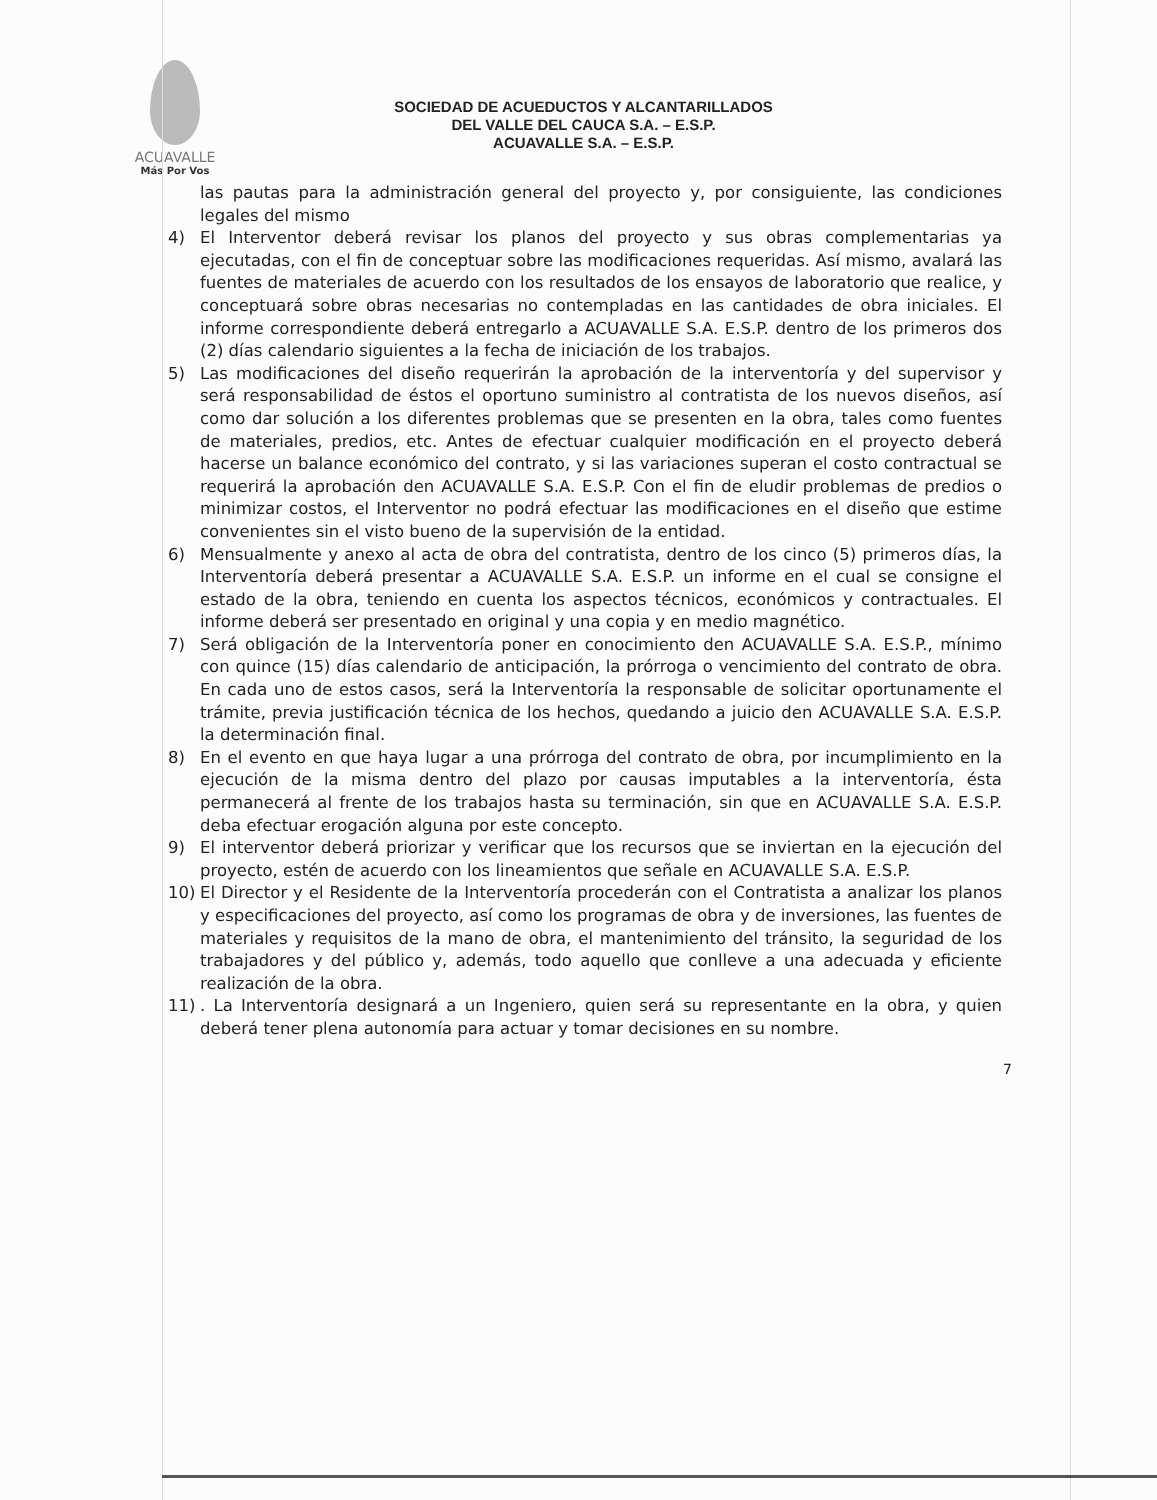ACUAVALLE
Más Por Vos
SOCIEDAD DE ACUEDUCTOS Y ALCANTARILLADOS
DEL VALLE DEL CAUCA S.A. – E.S.P.
ACUAVALLE S.A. – E.S.P.
las pautas para la administración general del proyecto y, por consiguiente, las condiciones legales del mismo
4) El Interventor deberá revisar los planos del proyecto y sus obras complementarias ya ejecutadas, con el fin de conceptuar sobre las modificaciones requeridas. Así mismo, avalará las fuentes de materiales de acuerdo con los resultados de los ensayos de laboratorio que realice, y conceptuará sobre obras necesarias no contempladas en las cantidades de obra iniciales. El informe correspondiente deberá entregarlo a ACUAVALLE S.A. E.S.P. dentro de los primeros dos (2) días calendario siguientes a la fecha de iniciación de los trabajos.
5) Las modificaciones del diseño requerirán la aprobación de la interventoría y del supervisor y será responsabilidad de éstos el oportuno suministro al contratista de los nuevos diseños, así como dar solución a los diferentes problemas que se presenten en la obra, tales como fuentes de materiales, predios, etc. Antes de efectuar cualquier modificación en el proyecto deberá hacerse un balance económico del contrato, y si las variaciones superan el costo contractual se requerirá la aprobación den ACUAVALLE S.A. E.S.P. Con el fin de eludir problemas de predios o minimizar costos, el Interventor no podrá efectuar las modificaciones en el diseño que estime convenientes sin el visto bueno de la supervisión de la entidad.
6) Mensualmente y anexo al acta de obra del contratista, dentro de los cinco (5) primeros días, la Interventoría deberá presentar a ACUAVALLE S.A. E.S.P. un informe en el cual se consigne el estado de la obra, teniendo en cuenta los aspectos técnicos, económicos y contractuales. El informe deberá ser presentado en original y una copia y en medio magnético.
7) Será obligación de la Interventoría poner en conocimiento den ACUAVALLE S.A. E.S.P., mínimo con quince (15) días calendario de anticipación, la prórroga o vencimiento del contrato de obra. En cada uno de estos casos, será la Interventoría la responsable de solicitar oportunamente el trámite, previa justificación técnica de los hechos, quedando a juicio den ACUAVALLE S.A. E.S.P. la determinación final.
8) En el evento en que haya lugar a una prórroga del contrato de obra, por incumplimiento en la ejecución de la misma dentro del plazo por causas imputables a la interventoría, ésta permanecerá al frente de los trabajos hasta su terminación, sin que en ACUAVALLE S.A. E.S.P. deba efectuar erogación alguna por este concepto.
9) El interventor deberá priorizar y verificar que los recursos que se inviertan en la ejecución del proyecto, estén de acuerdo con los lineamientos que señale en ACUAVALLE S.A. E.S.P.
10) El Director y el Residente de la Interventoría procederán con el Contratista a analizar los planos y especificaciones del proyecto, así como los programas de obra y de inversiones, las fuentes de materiales y requisitos de la mano de obra, el mantenimiento del tránsito, la seguridad de los trabajadores y del público y, además, todo aquello que conlleve a una adecuada y eficiente realización de la obra.
11) . La Interventoría designará a un Ingeniero, quien será su representante en la obra, y quien deberá tener plena autonomía para actuar y tomar decisiones en su nombre.
7